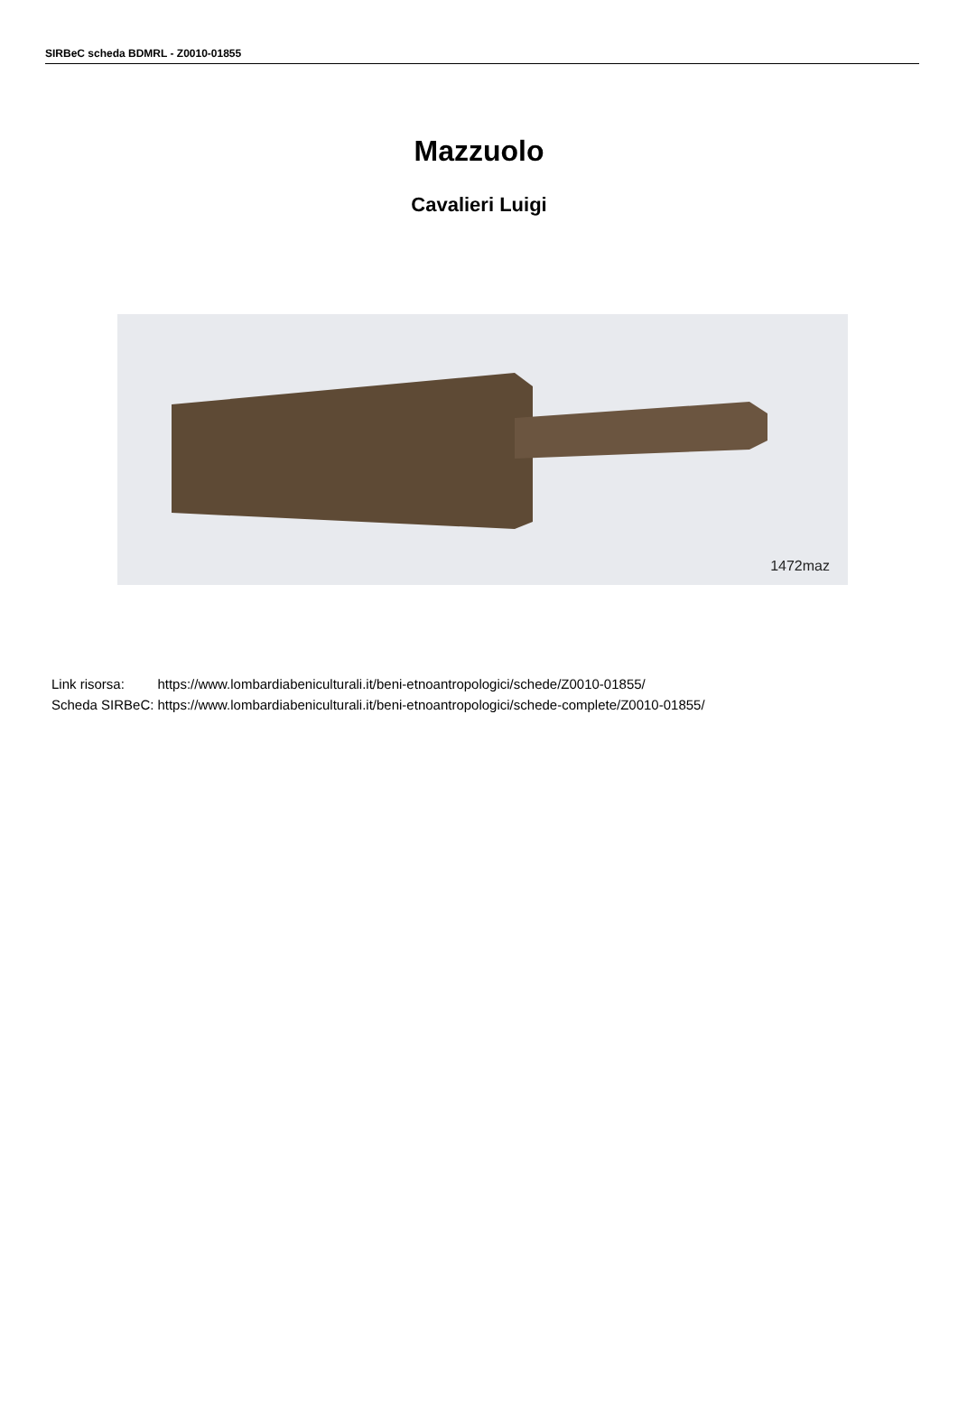SIRBeC scheda BDMRL - Z0010-01855
Mazzuolo
Cavalieri Luigi
1472maz
| Link risorsa: | https://www.lombardiabeniculturali.it/beni-etnoantropologici/schede/Z0010-01855/ |
| Scheda SIRBeC: | https://www.lombardiabeniculturali.it/beni-etnoantropologici/schede-complete/Z0010-01855/ |